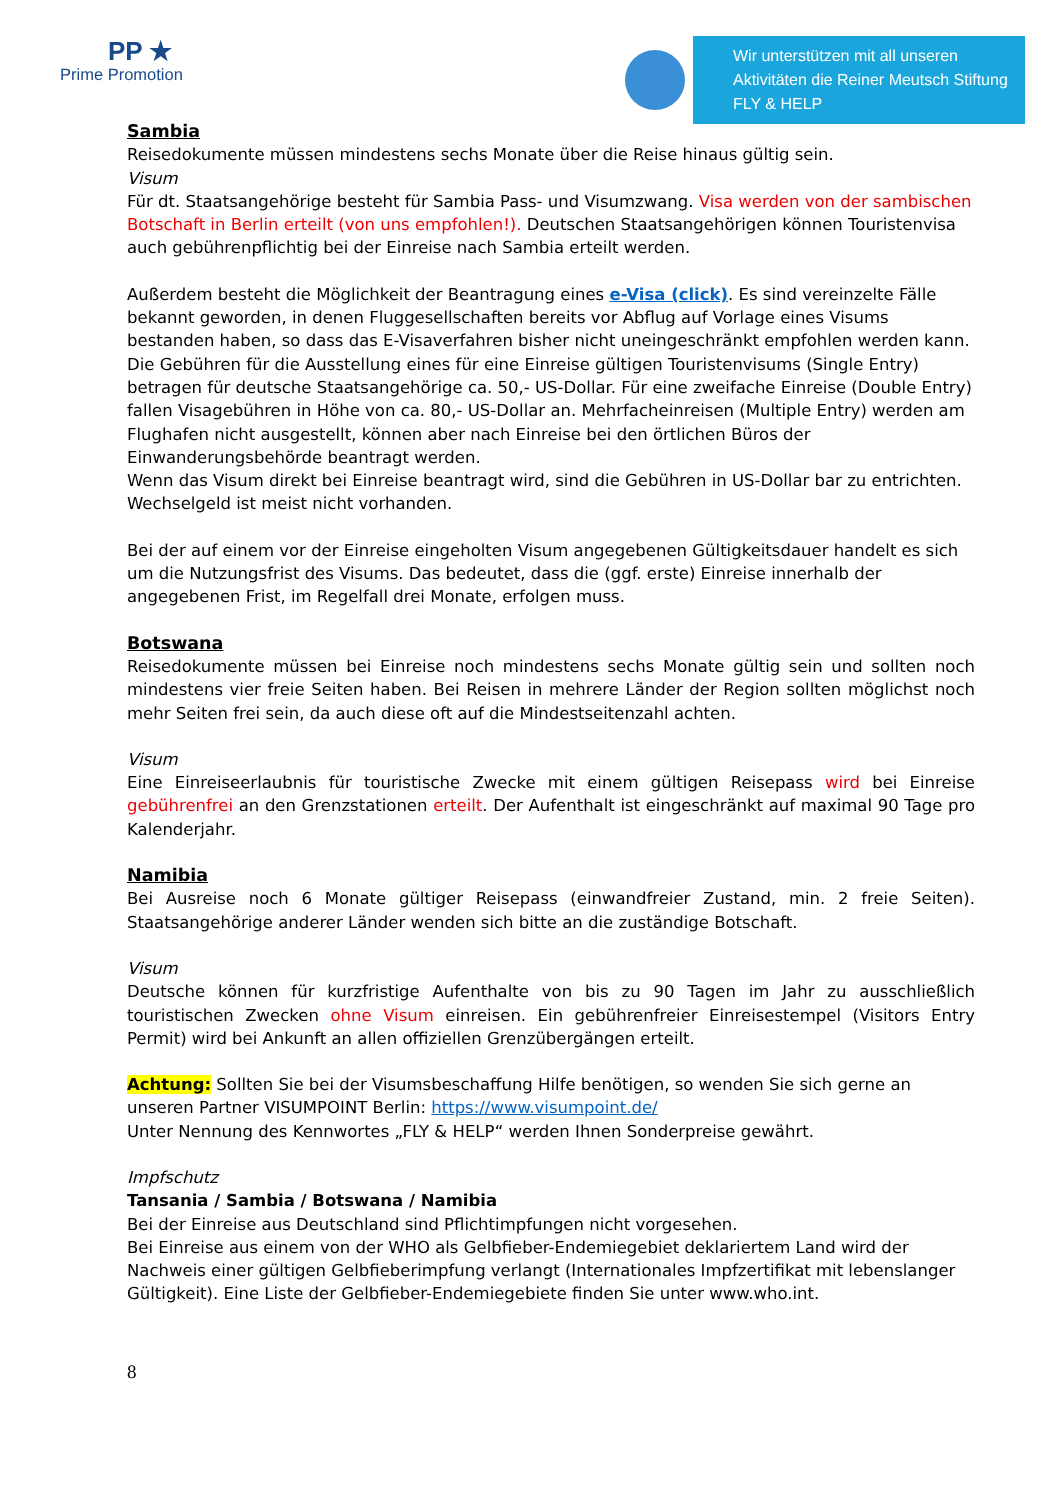PP ★
Prime Promotion
Wir unterstützen mit all unseren Aktivitäten die Reiner Meutsch Stiftung FLY & HELP
Sambia
Reisedokumente müssen mindestens sechs Monate über die Reise hinaus gültig sein.
Visum
Für dt. Staatsangehörige besteht für Sambia Pass- und Visumzwang. Visa werden von der sambischen Botschaft in Berlin erteilt (von uns empfohlen!). Deutschen Staatsangehörigen können Touristenvisa auch gebührenpflichtig bei der Einreise nach Sambia erteilt werden.
Außerdem besteht die Möglichkeit der Beantragung eines e-Visa (click). Es sind vereinzelte Fälle bekannt geworden, in denen Fluggesellschaften bereits vor Abflug auf Vorlage eines Visums bestanden haben, so dass das E-Visaverfahren bisher nicht uneingeschränkt empfohlen werden kann.
Die Gebühren für die Ausstellung eines für eine Einreise gültigen Touristenvisums (Single Entry) betragen für deutsche Staatsangehörige ca. 50,- US-Dollar. Für eine zweifache Einreise (Double Entry) fallen Visagebühren in Höhe von ca. 80,- US-Dollar an. Mehrfacheinreisen (Multiple Entry) werden am Flughafen nicht ausgestellt, können aber nach Einreise bei den örtlichen Büros der Einwanderungsbehörde beantragt werden.
Wenn das Visum direkt bei Einreise beantragt wird, sind die Gebühren in US-Dollar bar zu entrichten. Wechselgeld ist meist nicht vorhanden.
Bei der auf einem vor der Einreise eingeholten Visum angegebenen Gültigkeitsdauer handelt es sich um die Nutzungsfrist des Visums. Das bedeutet, dass die (ggf. erste) Einreise innerhalb der angegebenen Frist, im Regelfall drei Monate, erfolgen muss.
Botswana
Reisedokumente müssen bei Einreise noch mindestens sechs Monate gültig sein und sollten noch mindestens vier freie Seiten haben. Bei Reisen in mehrere Länder der Region sollten möglichst noch mehr Seiten frei sein, da auch diese oft auf die Mindestseitenzahl achten.
Visum
Eine Einreiseerlaubnis für touristische Zwecke mit einem gültigen Reisepass wird bei Einreise gebührenfrei an den Grenzstationen erteilt. Der Aufenthalt ist eingeschränkt auf maximal 90 Tage pro Kalenderjahr.
Namibia
Bei Ausreise noch 6 Monate gültiger Reisepass (einwandfreier Zustand, min. 2 freie Seiten). Staatsangehörige anderer Länder wenden sich bitte an die zuständige Botschaft.
Visum
Deutsche können für kurzfristige Aufenthalte von bis zu 90 Tagen im Jahr zu ausschließlich touristischen Zwecken ohne Visum einreisen. Ein gebührenfreier Einreisestempel (Visitors Entry Permit) wird bei Ankunft an allen offiziellen Grenzübergängen erteilt.
Achtung: Sollten Sie bei der Visumsbeschaffung Hilfe benötigen, so wenden Sie sich gerne an unseren Partner VISUMPOINT Berlin: https://www.visumpoint.de/
Unter Nennung des Kennwortes „FLY & HELP“ werden Ihnen Sonderpreise gewährt.
Impfschutz
Tansania / Sambia / Botswana / Namibia
Bei der Einreise aus Deutschland sind Pflichtimpfungen nicht vorgesehen.
Bei Einreise aus einem von der WHO als Gelbfieber-Endemiegebiet deklariertem Land wird der Nachweis einer gültigen Gelbfieberimpfung verlangt (Internationales Impfzertifikat mit lebenslanger Gültigkeit). Eine Liste der Gelbfieber-Endemiegebiete finden Sie unter www.who.int.
8